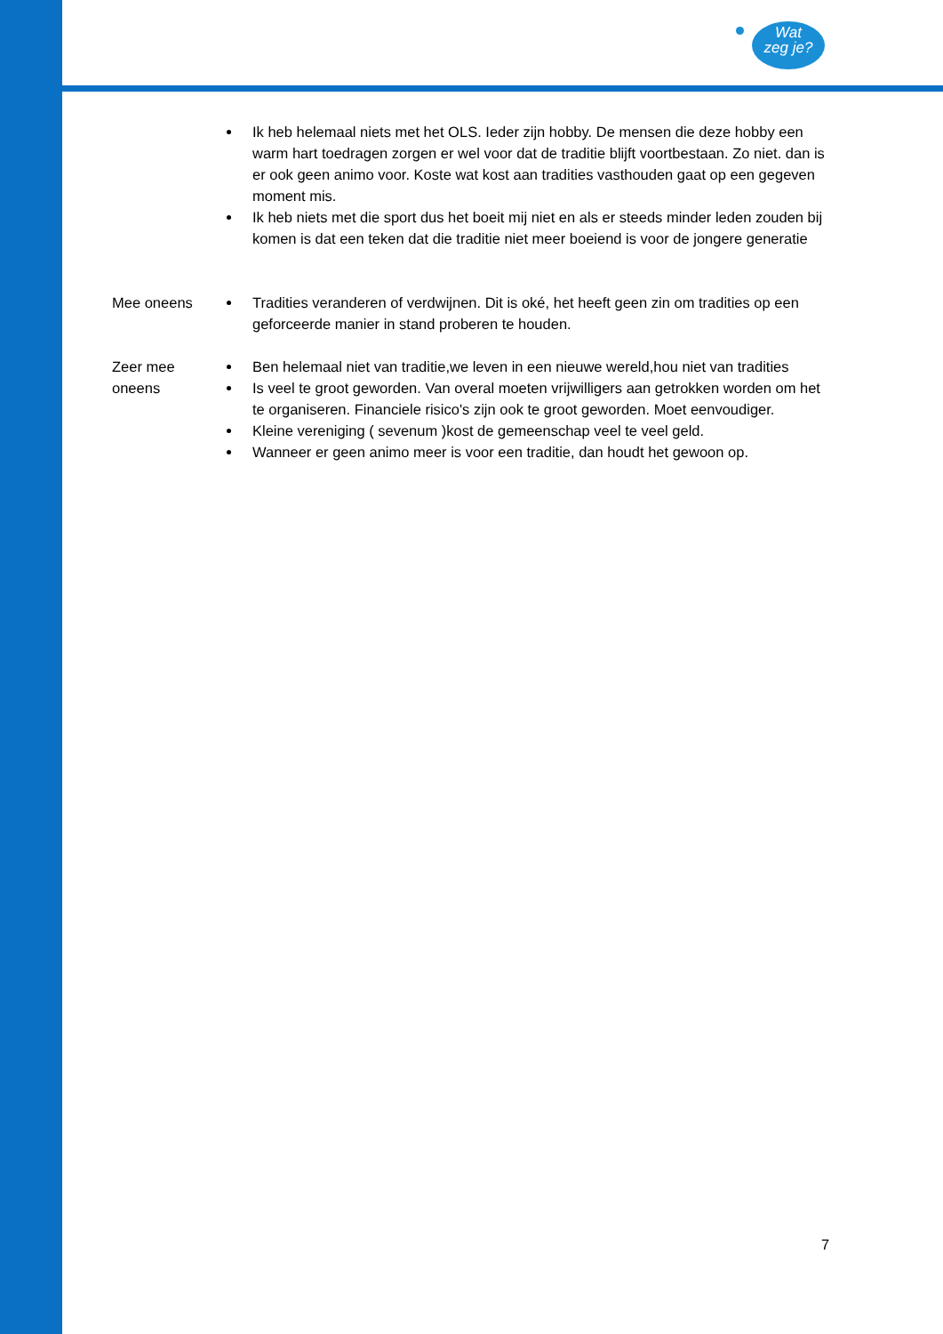Wat
zeg je?
| | Ik heb helemaal niets met het OLS. Ieder zijn hobby. De mensen die deze hobby een warm hart toedragen zorgen er wel voor dat de traditie blijft voortbestaan. Zo niet. dan is er ook geen animo voor. Koste wat kost aan tradities vasthouden gaat op een gegeven moment mis. Ik heb niets met die sport dus het boeit mij niet en als er steeds minder leden zouden bij komen is dat een teken dat die traditie niet meer boeiend is voor de jongere generatie |
| Mee oneens | Tradities veranderen of verdwijnen. Dit is oké, het heeft geen zin om tradities op een geforceerde manier in stand proberen te houden. |
| Zeer mee oneens | Ben helemaal niet van traditie,we leven in een nieuwe wereld,hou niet van tradities Is veel te groot geworden. Van overal moeten vrijwilligers aan getrokken worden om het te organiseren. Financiele risico's zijn ook te groot geworden. Moet eenvoudiger. Kleine vereniging ( sevenum )kost de gemeenschap veel te veel geld. Wanneer er geen animo meer is voor een traditie, dan houdt het gewoon op. |
7